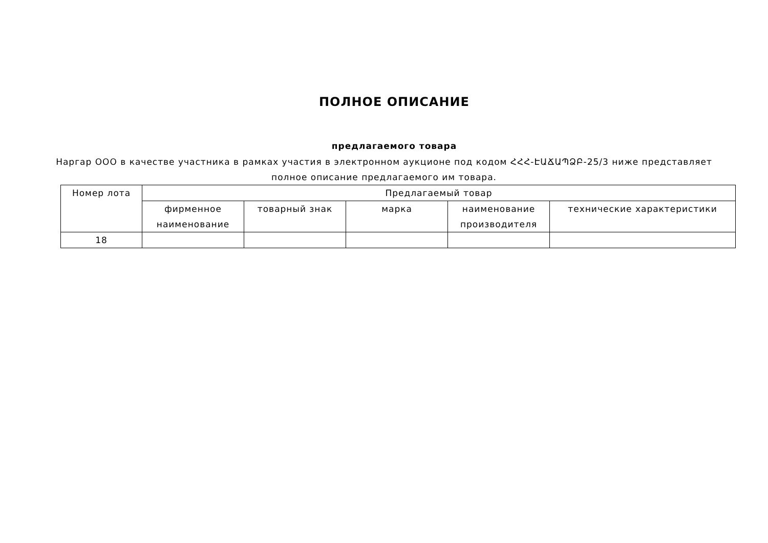ПОЛНОЕ ОПИСАНИЕ
предлагаемого товара
Наргар ООО в качестве участника в рамках участия в электронном аукционе под кодом ՀՀՀ-ԷԱՃԱՊՁԲ-25/3 ниже представляет полное описание предлагаемого им товара.
| Номер лота | Предлагаемый товар | | | | |
| --- | --- | --- | --- | --- | --- |
| | фирменное наименование | товарный знак | марка | наименование производителя | технические характеристики |
| 18 | | | | | |